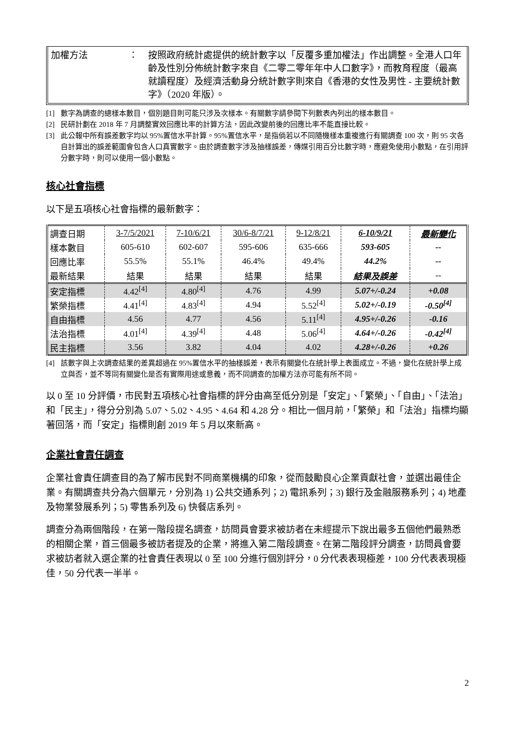加權方法 ： 按照政府統計處提供的統計數字以「反覆多重加權法」作出調整。全港人口年齡及性別分佈統計數字來自《二零二零年年中人口數字》，而教育程度（最高就讀程度）及經濟活動身分統計數字則來自《香港的女性及男性 - 主要統計數字》（2020 年版）。
[1] 數字為調查的總樣本數目，個別題目則可能只涉及次樣本。有關數字請參閱下列數表內列出的樣本數目。
[2] 民研計劃在 2018 年 7 月調整實效回應比率的計算方法，因此改變前後的回應比率不能直接比較。
[3] 此公報中所有誤差數字均以 95%置信水平計算。95%置信水平，是指倘若以不同隨機樣本重複進行有關調查 100 次，則 95 次各自計算出的誤差範圍會包含人口真實數字。由於調查數字涉及抽樣誤差，傳媒引用百分比數字時，應避免使用小數點，在引用評分數字時，則可以使用一個小數點。
核心社會指標
以下是五項核心社會指標的最新數字：
| 調查日期 | 3-7/5/2021 | 7-10/6/21 | 30/6-8/7/21 | 9-12/8/21 | 6-10/9/21 | 最新變化 |
| --- | --- | --- | --- | --- | --- | --- |
| 樣本數目 | 605-610 | 602-607 | 595-606 | 635-666 | 593-605 | -- |
| 回應比率 | 55.5% | 55.1% | 46.4% | 49.4% | 44.2% | -- |
| 最新結果 | 結果 | 結果 | 結果 | 結果 | 結果及誤差 | -- |
| 安定指標 | 4.42<sup>[4]</sup> | 4.80<sup>[4]</sup> | 4.76 | 4.99 | 5.07+/-0.24 | +0.08 |
| 繁榮指標 | 4.41<sup>[4]</sup> | 4.83<sup>[4]</sup> | 4.94 | 5.52<sup>[4]</sup> | 5.02+/-0.19 | -0.50<sup>[4]</sup> |
| 自由指標 | 4.56 | 4.77 | 4.56 | 5.11<sup>[4]</sup> | 4.95+/-0.26 | -0.16 |
| 法治指標 | 4.01<sup>[4]</sup> | 4.39<sup>[4]</sup> | 4.48 | 5.06<sup>[4]</sup> | 4.64+/-0.26 | -0.42<sup>[4]</sup> |
| 民主指標 | 3.56 | 3.82 | 4.04 | 4.02 | 4.28+/-0.26 | +0.26 |
[4] 該數字與上次調查結果的差異超過在 95%置信水平的抽樣誤差，表示有關變化在統計學上表面成立。不過，變化在統計學上成立與否，並不等同有關變化是否有實際用途或意義，而不同調查的加權方法亦可能有所不同。
以 0 至 10 分評價，市民對五項核心社會指標的評分由高至低分別是「安定」、「繁榮」、「自由」、「法治」和「民主」，得分分別為 5.07、5.02、4.95、4.64 和 4.28 分。相比一個月前，「繁榮」和「法治」指標均顯著回落，而「安定」指標則創 2019 年 5 月以來新高。
企業社會責任調查
企業社會責任調查目的為了解市民對不同商業機構的印象，從而鼓勵良心企業貢獻社會，並選出最佳企業。有關調查共分為六個單元，分別為 1) 公共交通系列；2) 電訊系列；3) 銀行及金融服務系列；4) 地產及物業發展系列；5) 零售系列及 6) 快餐店系列。
調查分為兩個階段，在第一階段提名調查，訪問員會要求被訪者在未經提示下說出最多五個他們最熟悉的相關企業，首三個最多被訪者提及的企業，將進入第二階段調查。在第二階段評分調查，訪問員會要求被訪者就入選企業的社會責任表現以 0 至 100 分進行個別評分，0 分代表表現極差，100 分代表表現極佳，50 分代表一半半。
2